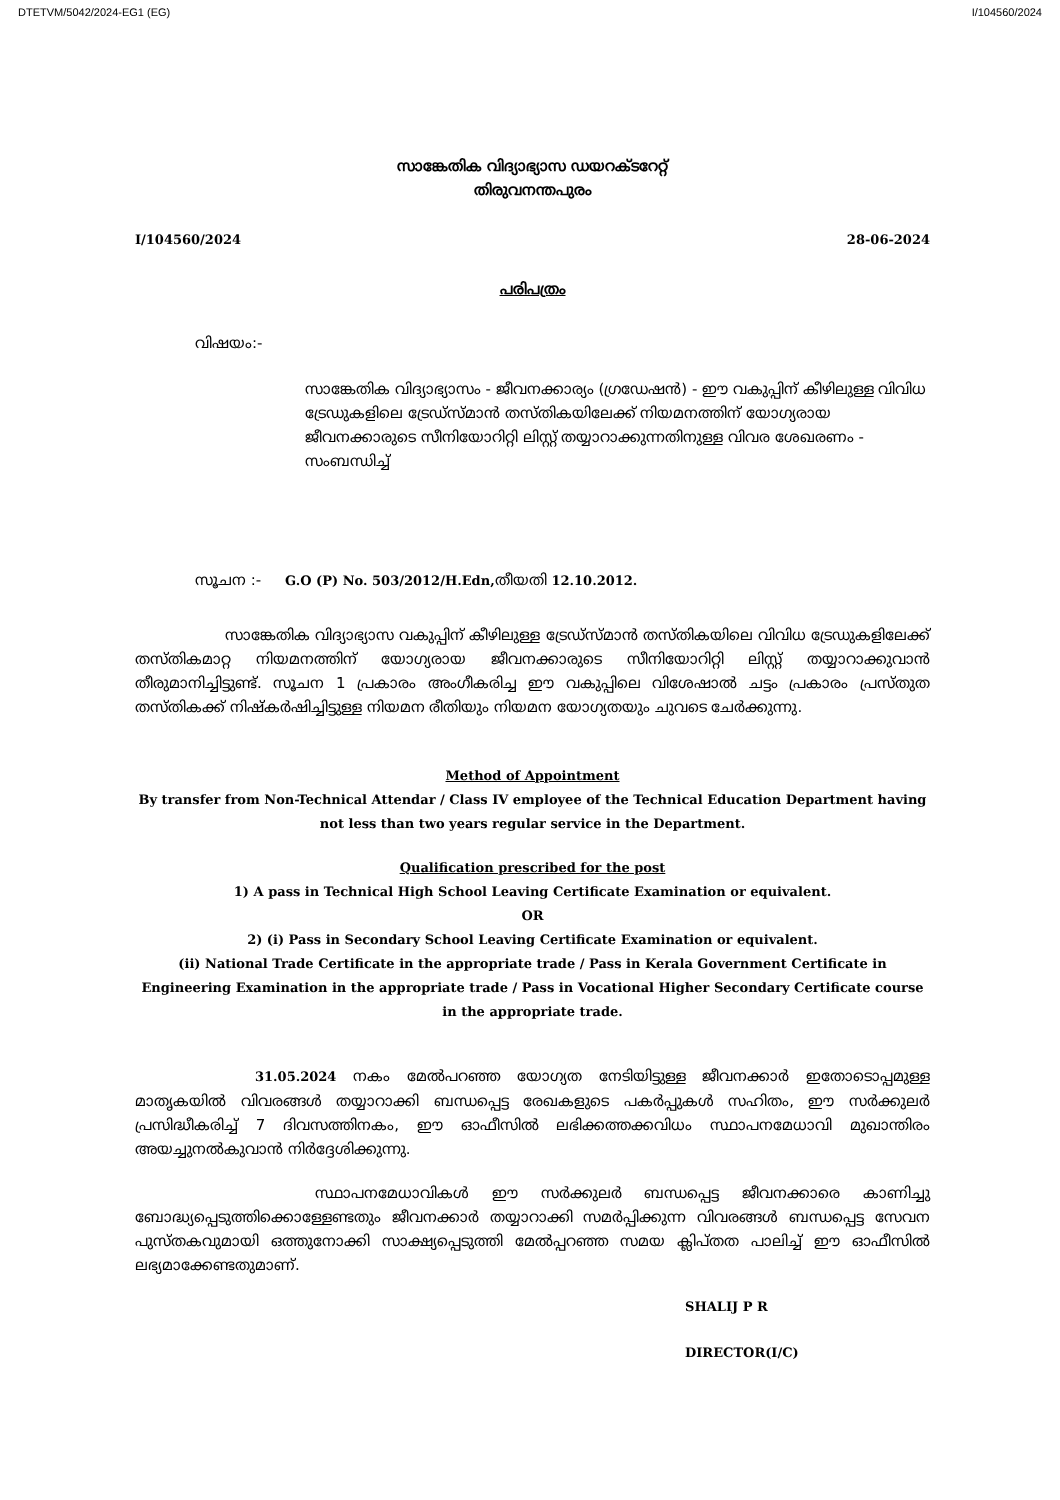DTETVM/5042/2024-EG1 (EG) I/104560/2024
സാങ്കേതിക വിദ്യാഭ്യാസ ഡയറക്ടറേറ്റ്
തിരുവനന്തപുരം
I/104560/2024 28-06-2024
പരിപത്രം
വിഷയം:-
സാങ്കേതിക വിദ്യാഭ്യാസം - ജീവനക്കാര്യം (ഗ്രഡേഷൻ) - ഈ വകുപ്പിന് കീഴിലുള്ള വിവിധ ട്രേഡുകളിലെ ട്രേഡ്സ്മാൻ തസ്തികയിലേക്ക് നിയമനത്തിന് യോഗ്യരായ ജീവനക്കാരുടെ സീനിയോറിറ്റി ലിസ്റ്റ് തയ്യാറാക്കുന്നതിനുള്ള വിവര ശേഖരണം - സംബന്ധിച്ച്
സൂചന :- G.O (P) No. 503/2012/H.Edn, തീയതി 12.10.2012.
സാങ്കേതിക വിദ്യാഭ്യാസ വകുപ്പിന് കീഴിലുള്ള ട്രേഡ്സ്മാൻ തസ്തികയിലെ വിവിധ ട്രേഡുകളിലേക്ക് തസ്തികമാറ്റ നിയമനത്തിന് യോഗ്യരായ ജീവനക്കാരുടെ സീനിയോറിറ്റി ലിസ്റ്റ് തയ്യാറാക്കുവാൻ തീരുമാനിച്ചിട്ടുണ്ട്. സൂചന 1 പ്രകാരം അംഗീകരിച്ച ഈ വകുപ്പിലെ വിശേഷാൽ ചട്ടം പ്രകാരം പ്രസ്തുത തസ്തികക്ക് നിഷ്കർഷിച്ചിട്ടുള്ള നിയമന രീതിയും നിയമന യോഗ്യതയും ചുവടെ ചേർക്കുന്നു.
Method of Appointment
By transfer from Non-Technical Attendar / Class IV employee of the Technical Education Department having not less than two years regular service in the Department.
Qualification prescribed for the post
1) A pass in Technical High School Leaving Certificate Examination or equivalent.
OR
2) (i) Pass in Secondary School Leaving Certificate Examination or equivalent.
(ii) National Trade Certificate in the appropriate trade / Pass in Kerala Government Certificate in Engineering Examination in the appropriate trade / Pass in Vocational Higher Secondary Certificate course in the appropriate trade.
31.05.2024 നകം മേൽപറഞ്ഞ യോഗ്യത നേടിയിട്ടുള്ള ജീവനക്കാർ ഇതോടൊപ്പമുള്ള മാതൃകയിൽ വിവരങ്ങൾ തയ്യാറാക്കി ബന്ധപ്പെട്ട രേഖകളുടെ പകർപ്പുകൾ സഹിതം, ഈ സർക്കുലർ പ്രസിദ്ധീകരിച്ച് 7 ദിവസത്തിനകം, ഈ ഓഫീസിൽ ലഭിക്കത്തക്കവിധം സ്ഥാപനമേധാവി മുഖാന്തിരം അയച്ചുനൽകുവാൻ നിർദ്ദേശിക്കുന്നു.
സ്ഥാപനമേധാവികൾ ഈ സർക്കുലർ ബന്ധപ്പെട്ട ജീവനക്കാരെ കാണിച്ചു ബോദ്ധ്യപ്പെടുത്തിക്കൊള്ളേണ്ടതും ജീവനക്കാർ തയ്യാറാക്കി സമർപ്പിക്കുന്ന വിവരങ്ങൾ ബന്ധപ്പെട്ട സേവന പുസ്തകവുമായി ഒത്തുനോക്കി സാക്ഷ്യപ്പെടുത്തി മേൽപ്പറഞ്ഞ സമയ ക്ലിപ്തത പാലിച്ച് ഈ ഓഫീസിൽ ലഭ്യമാക്കേണ്ടതുമാണ്.
SHALIJ P R
DIRECTOR(I/C)